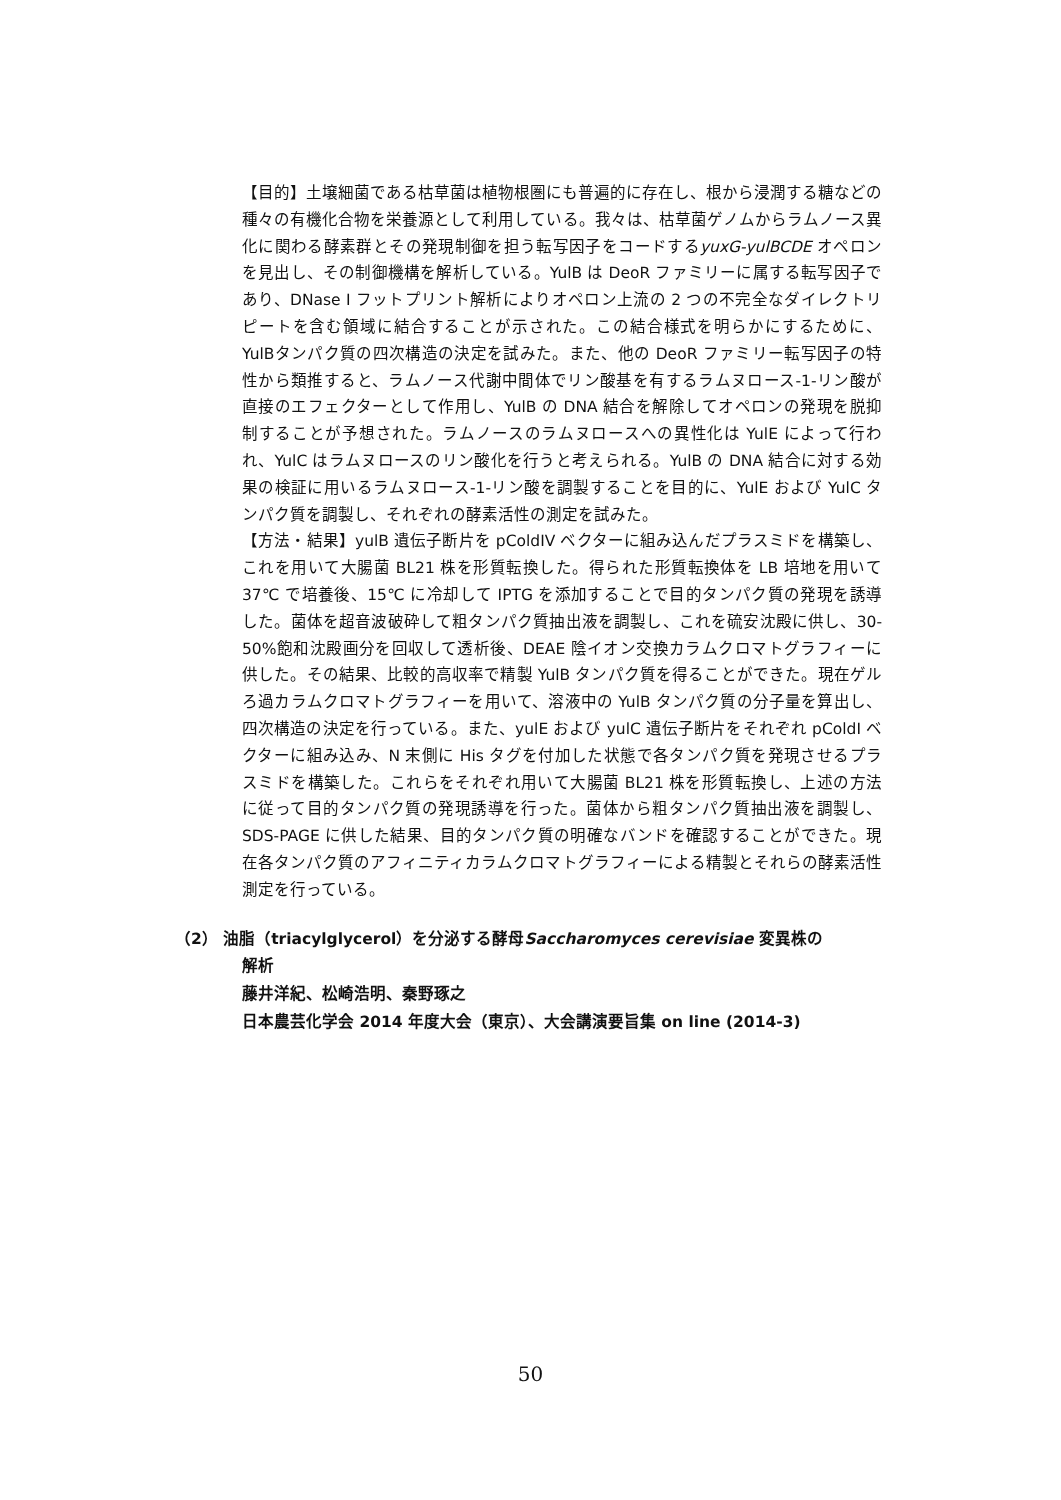【目的】土壌細菌である枯草菌は植物根圏にも普遍的に存在し、根から浸潤する糖などの種々の有機化合物を栄養源として利用している。我々は、枯草菌ゲノムからラムノース異化に関わる酵素群とその発現制御を担う転写因子をコードするyuxG-yulBCDE オペロンを見出し、その制御機構を解析している。YulB は DeoR ファミリーに属する転写因子であり、DNase I フットプリント解析によりオペロン上流の 2 つの不完全なダイレクトリピートを含む領域に結合することが示された。この結合様式を明らかにするために、YulBタンパク質の四次構造の決定を試みた。また、他の DeoR ファミリー転写因子の特性から類推すると、ラムノース代謝中間体でリン酸基を有するラムヌロース-1-リン酸が直接のエフェクターとして作用し、YulB の DNA 結合を解除してオペロンの発現を脱抑制することが予想された。ラムノースのラムヌロースへの異性化は YulE によって行われ、YulC はラムヌロースのリン酸化を行うと考えられる。YulB の DNA 結合に対する効果の検証に用いるラムヌロース-1-リン酸を調製することを目的に、YulE および YulC タンパク質を調製し、それぞれの酵素活性の測定を試みた。
【方法・結果】yulB 遺伝子断片を pColdIV ベクターに組み込んだプラスミドを構築し、これを用いて大腸菌 BL21 株を形質転換した。得られた形質転換体を LB 培地を用いて 37℃ で培養後、15℃ に冷却して IPTG を添加することで目的タンパク質の発現を誘導した。菌体を超音波破砕して粗タンパク質抽出液を調製し、これを硫安沈殿に供し、30-50%飽和沈殿画分を回収して透析後、DEAE 陰イオン交換カラムクロマトグラフィーに供した。その結果、比較的高収率で精製 YulB タンパク質を得ることができた。現在ゲルろ過カラムクロマトグラフィーを用いて、溶液中の YulB タンパク質の分子量を算出し、四次構造の決定を行っている。また、yulE および yulC 遺伝子断片をそれぞれ pColdI ベクターに組み込み、N 末側に His タグを付加した状態で各タンパク質を発現させるプラスミドを構築した。これらをそれぞれ用いて大腸菌 BL21 株を形質転換し、上述の方法に従って目的タンパク質の発現誘導を行った。菌体から粗タンパク質抽出液を調製し、SDS-PAGE に供した結果、目的タンパク質の明確なバンドを確認することができた。現在各タンパク質のアフィニティカラムクロマトグラフィーによる精製とそれらの酵素活性測定を行っている。
（2） 油脂（triacylglycerol）を分泌する酵母Saccharomyces cerevisiae 変異株の
解析
藤井洋紀、松崎浩明、秦野琢之
日本農芸化学会 2014 年度大会（東京）、大会講演要旨集 on line (2014-3)
50